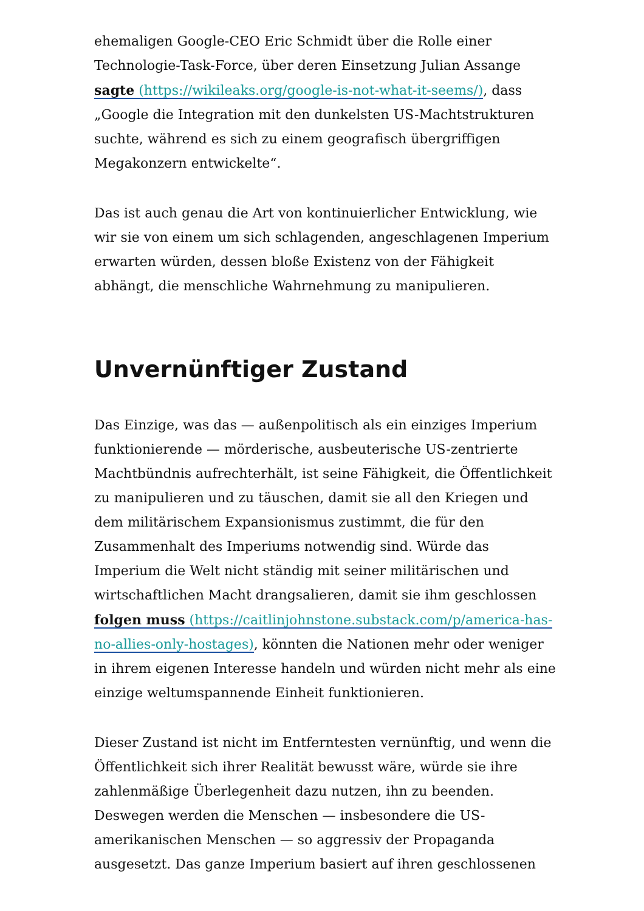ehemaligen Google-CEO Eric Schmidt über die Rolle einer Technologie-Task-Force, über deren Einsetzung Julian Assange sagte (https://wikileaks.org/google-is-not-what-it-seems/), dass „Google die Integration mit den dunkelsten US-Machtstrukturen suchte, während es sich zu einem geografisch übergriffigen Megakonzern entwickelte“.
Das ist auch genau die Art von kontinuierlicher Entwicklung, wie wir sie von einem um sich schlagenden, angeschlagenen Imperium erwarten würden, dessen bloße Existenz von der Fähigkeit abhängt, die menschliche Wahrnehmung zu manipulieren.
Unvernünftiger Zustand
Das Einzige, was das — außenpolitisch als ein einziges Imperium funktionierende — mörderische, ausbeuterische US-zentrierte Machtbündnis aufrechterhält, ist seine Fähigkeit, die Öffentlichkeit zu manipulieren und zu täuschen, damit sie all den Kriegen und dem militärischem Expansionismus zustimmt, die für den Zusammenhalt des Imperiums notwendig sind. Würde das Imperium die Welt nicht ständig mit seiner militärischen und wirtschaftlichen Macht drangsalieren, damit sie ihm geschlossen folgen muss (https://caitlinjohnstone.substack.com/p/america-has-no-allies-only-hostages), könnten die Nationen mehr oder weniger in ihrem eigenen Interesse handeln und würden nicht mehr als eine einzige weltumspannende Einheit funktionieren.
Dieser Zustand ist nicht im Entferntesten vernünftig, und wenn die Öffentlichkeit sich ihrer Realität bewusst wäre, würde sie ihre zahlenmäßige Überlegenheit dazu nutzen, ihn zu beenden. Deswegen werden die Menschen — insbesondere die US-amerikanischen Menschen — so aggressiv der Propaganda ausgesetzt. Das ganze Imperium basiert auf ihren geschlossenen